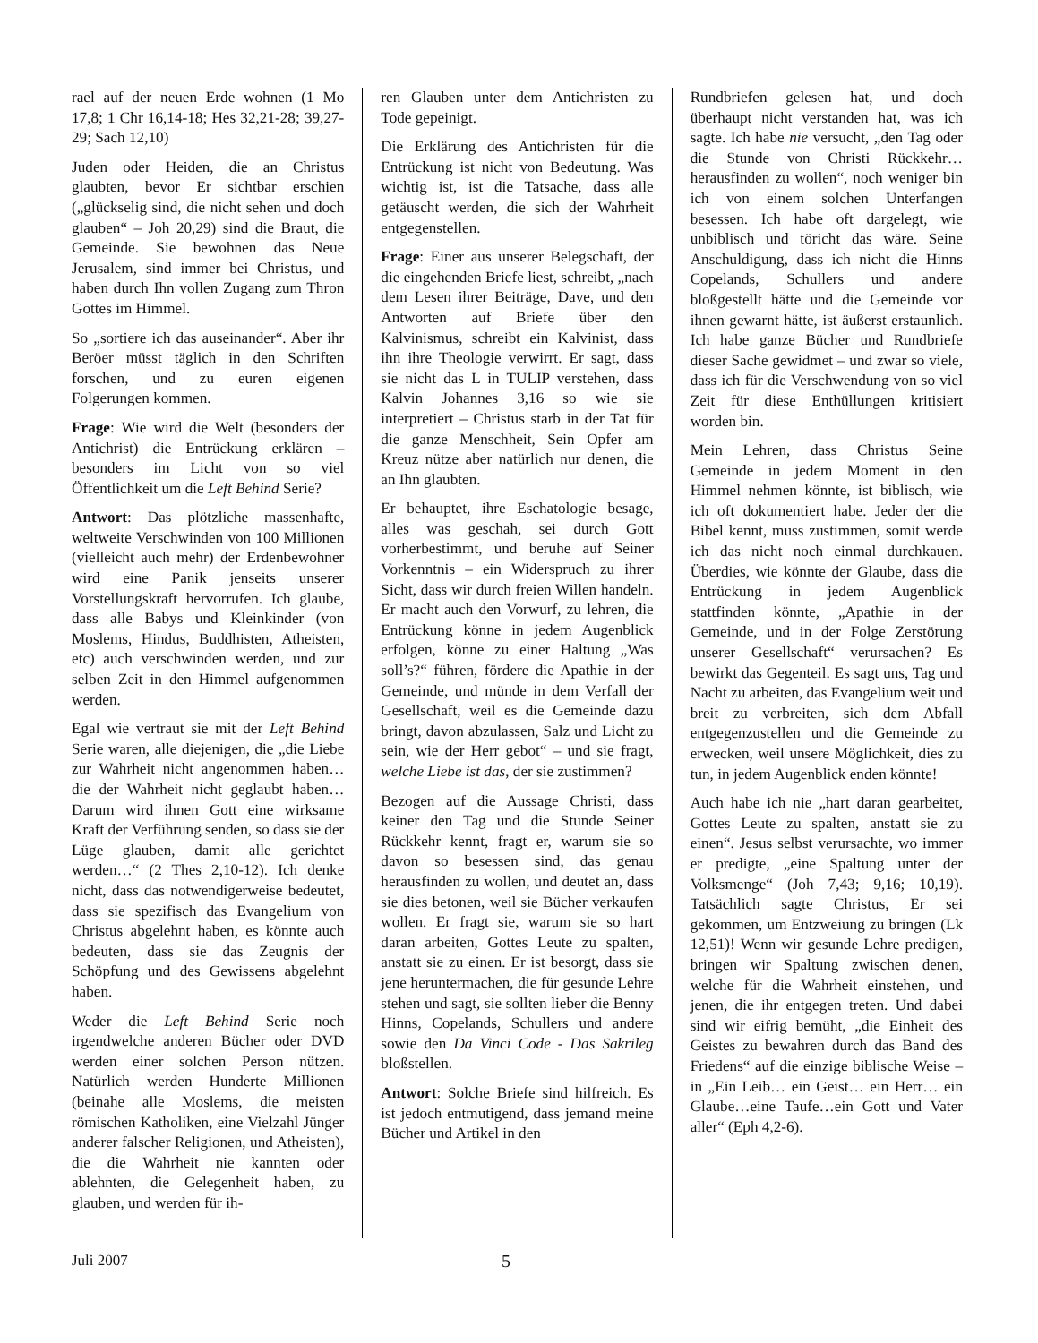rael auf der neuen Erde wohnen (1 Mo 17,8; 1 Chr 16,14-18; Hes 32,21-28; 39,27-29; Sach 12,10)
Juden oder Heiden, die an Christus glaubten, bevor Er sichtbar erschien („glückselig sind, die nicht sehen und doch glauben“ – Joh 20,29) sind die Braut, die Gemeinde. Sie bewohnen das Neue Jerusalem, sind immer bei Christus, und haben durch Ihn vollen Zugang zum Thron Gottes im Himmel.
So „sortiere ich das auseinander“. Aber ihr Beröer müsst täglich in den Schriften forschen, und zu euren eigenen Folgerungen kommen.
Frage: Wie wird die Welt (besonders der Antichrist) die Entrückung erklären – besonders im Licht von so viel Öffentlichkeit um die Left Behind Serie?
Antwort: Das plötzliche massenhafte, weltweite Verschwinden von 100 Millionen (vielleicht auch mehr) der Erdenbewohner wird eine Panik jenseits unserer Vorstellungskraft hervorrufen. Ich glaube, dass alle Babys und Kleinkinder (von Moslems, Hindus, Buddhisten, Atheisten, etc) auch verschwinden werden, und zur selben Zeit in den Himmel aufgenommen werden.
Egal wie vertraut sie mit der Left Behind Serie waren, alle diejenigen, die „die Liebe zur Wahrheit nicht angenommen haben… die der Wahrheit nicht geglaubt haben… Darum wird ihnen Gott eine wirksame Kraft der Verführung senden, so dass sie der Lüge glauben, damit alle gerichtet werden…“ (2 Thes 2,10-12). Ich denke nicht, dass das notwendigerweise bedeutet, dass sie spezifisch das Evangelium von Christus abgelehnt haben, es könnte auch bedeuten, dass sie das Zeugnis der Schöpfung und des Gewissens abgelehnt haben.
Weder die Left Behind Serie noch irgendwelche anderen Bücher oder DVD werden einer solchen Person nützen. Natürlich werden Hunderte Millionen (beinahe alle Moslems, die meisten römischen Katholiken, eine Vielzahl Jünger anderer falscher Religionen, und Atheisten), die die Wahrheit nie kannten oder ablehnten, die Gelegenheit haben, zu glauben, und werden für ih-
ren Glauben unter dem Antichristen zu Tode gepeinigt.
Die Erklärung des Antichristen für die Entrückung ist nicht von Bedeutung. Was wichtig ist, ist die Tatsache, dass alle getäuscht werden, die sich der Wahrheit entgegenstellen.
Frage: Einer aus unserer Belegschaft, der die eingehenden Briefe liest, schreibt, „nach dem Lesen ihrer Beiträge, Dave, und den Antworten auf Briefe über den Kalvinismus, schreibt ein Kalvinist, dass ihn ihre Theologie verwirrt. Er sagt, dass sie nicht das L in TULIP verstehen, dass Kalvin Johannes 3,16 so wie sie interpretiert – Christus starb in der Tat für die ganze Menschheit, Sein Opfer am Kreuz nütze aber natürlich nur denen, die an Ihn glaubten.
Er behauptet, ihre Eschatologie besage, alles was geschah, sei durch Gott vorherbestimmt, und beruhe auf Seiner Vorkenntnis – ein Widerspruch zu ihrer Sicht, dass wir durch freien Willen handeln. Er macht auch den Vorwurf, zu lehren, die Entrückung könne in jedem Augenblick erfolgen, könne zu einer Haltung „Was soll’s?“ führen, fördere die Apathie in der Gemeinde, und münde in dem Verfall der Gesellschaft, weil es die Gemeinde dazu bringt, davon abzulassen, Salz und Licht zu sein, wie der Herr gebot“ – und sie fragt, welche Liebe ist das, der sie zustimmen?
Bezogen auf die Aussage Christi, dass keiner den Tag und die Stunde Seiner Rückkehr kennt, fragt er, warum sie so davon so besessen sind, das genau herausfinden zu wollen, und deutet an, dass sie dies betonen, weil sie Bücher verkaufen wollen. Er fragt sie, warum sie so hart daran arbeiten, Gottes Leute zu spalten, anstatt sie zu einen. Er ist besorgt, dass sie jene heruntermachen, die für gesunde Lehre stehen und sagt, sie sollten lieber die Benny Hinns, Copelands, Schullers und andere sowie den Da Vinci Code - Das Sakrileg bloßstellen.
Antwort: Solche Briefe sind hilfreich. Es ist jedoch entmutigend, dass jemand meine Bücher und Artikel in den
Rundbriefen gelesen hat, und doch überhaupt nicht verstanden hat, was ich sagte. Ich habe nie versucht, „den Tag oder die Stunde von Christi Rückkehr… herausfinden zu wollen“, noch weniger bin ich von einem solchen Unterfangen besessen. Ich habe oft dargelegt, wie unbiblisch und töricht das wäre. Seine Anschuldigung, dass ich nicht die Hinns Copelands, Schullers und andere bloßgestellt hätte und die Gemeinde vor ihnen gewarnt hätte, ist äußerst erstaunlich. Ich habe ganze Bücher und Rundbriefe dieser Sache gewidmet – und zwar so viele, dass ich für die Verschwendung von so viel Zeit für diese Enthüllungen kritisiert worden bin.
Mein Lehren, dass Christus Seine Gemeinde in jedem Moment in den Himmel nehmen könnte, ist biblisch, wie ich oft dokumentiert habe. Jeder der die Bibel kennt, muss zustimmen, somit werde ich das nicht noch einmal durchkauen. Überdies, wie könnte der Glaube, dass die Entrückung in jedem Augenblick stattfinden könnte, „Apathie in der Gemeinde, und in der Folge Zerstörung unserer Gesellschaft“ verursachen? Es bewirkt das Gegenteil. Es sagt uns, Tag und Nacht zu arbeiten, das Evangelium weit und breit zu verbreiten, sich dem Abfall entgegenzustellen und die Gemeinde zu erwecken, weil unsere Möglichkeit, dies zu tun, in jedem Augenblick enden könnte!
Auch habe ich nie „hart daran gearbeitet, Gottes Leute zu spalten, anstatt sie zu einen“. Jesus selbst verursachte, wo immer er predigte, „eine Spaltung unter der Volksmenge“ (Joh 7,43; 9,16; 10,19). Tatsächlich sagte Christus, Er sei gekommen, um Entzweiung zu bringen (Lk 12,51)! Wenn wir gesunde Lehre predigen, bringen wir Spaltung zwischen denen, welche für die Wahrheit einstehen, und jenen, die ihr entgegen treten. Und dabei sind wir eifrig bemüht, „die Einheit des Geistes zu bewahren durch das Band des Friedens“ auf die einzige biblische Weise – in „Ein Leib… ein Geist… ein Herr… ein Glaube…eine Taufe…ein Gott und Vater aller“ (Eph 4,2-6).
Juli 2007 5